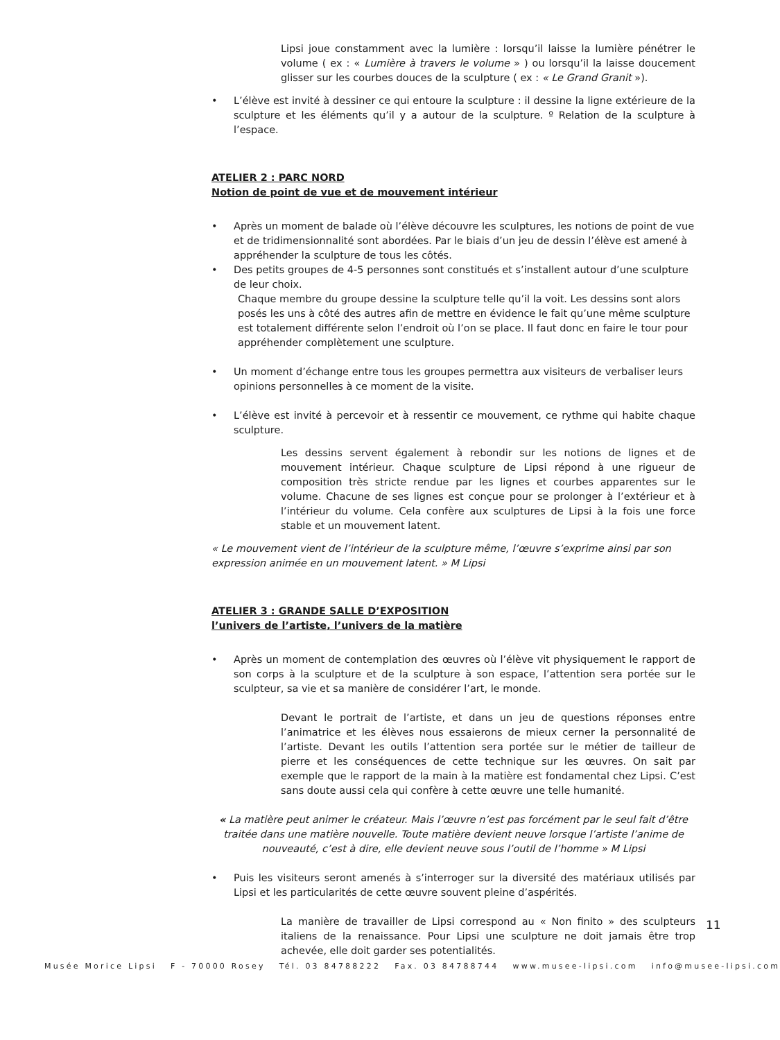Lipsi joue constamment avec la lumière : lorsqu’il laisse la lumière pénétrer le volume ( ex : « Lumière à travers le volume » ) ou lorsqu’il la laisse doucement glisser sur les courbes douces de la sculpture ( ex : « Le Grand Granit »).
• L’élève est invité à dessiner ce qui entoure la sculpture : il dessine la ligne extérieure de la sculpture et les éléments qu’il y a autour de la sculpture. º Relation de la sculpture à l’espace.
ATELIER 2 : PARC NORD
Notion de point de vue et de mouvement intérieur
• Après un moment de balade où l’élève découvre les sculptures, les notions de point de vue et de tridimensionnalité sont abordées. Par le biais d’un jeu de dessin l’élève est amené à appréhender la sculpture de tous les côtés.
• Des petits groupes de 4-5 personnes sont constitués et s’installent autour d’une sculpture de leur choix.
Chaque membre du groupe dessine la sculpture telle qu’il la voit. Les dessins sont alors posés les uns à côté des autres afin de mettre en évidence le fait qu’une même sculpture est totalement différente selon l’endroit où l’on se place. Il faut donc en faire le tour pour appréhender complètement une sculpture.
• Un moment d’échange entre tous les groupes permettra aux visiteurs de verbaliser leurs opinions personnelles à ce moment de la visite.
• L’élève est invité à percevoir et à ressentir ce mouvement, ce rythme qui habite chaque sculpture.
Les dessins servent également à rebondir sur les notions de lignes et de mouvement intérieur. Chaque sculpture de Lipsi répond à une rigueur de composition très stricte rendue par les lignes et courbes apparentes sur le volume. Chacune de ses lignes est conçue pour se prolonger à l’extérieur et à l’intérieur du volume. Cela confère aux sculptures de Lipsi à la fois une force stable et un mouvement latent.
« Le mouvement vient de l’intérieur de la sculpture même, l’œuvre s’exprime ainsi par son expression animée en un mouvement latent. » M Lipsi
ATELIER 3 : GRANDE SALLE D’EXPOSITION
l’univers de l’artiste, l’univers de la matière
• Après un moment de contemplation des œuvres où l’élève vit physiquement le rapport de son corps à la sculpture et de la sculpture à son espace, l’attention sera portée sur le sculpteur, sa vie et sa manière de considérer l’art, le monde.
Devant le portrait de l’artiste, et dans un jeu de questions réponses entre l’animatrice et les élèves nous essaierons de mieux cerner la personnalité de l’artiste. Devant les outils l’attention sera portée sur le métier de tailleur de pierre et les conséquences de cette technique sur les œuvres. On sait par exemple que le rapport de la main à la matière est fondamental chez Lipsi. C’est sans doute aussi cela qui confère à cette œuvre une telle humanité.
« La matière peut animer le créateur. Mais l’œuvre n’est pas forcément par le seul fait d’être traitée dans une matière nouvelle. Toute matière devient neuve lorsque l’artiste l’anime de nouveauté, c’est à dire, elle devient neuve sous l’outil de l’homme » M Lipsi
• Puis les visiteurs seront amenés à s’interroger sur la diversité des matériaux utilisés par Lipsi et les particularités de cette œuvre souvent pleine d’aspérités.
La manière de travailler de Lipsi correspond au « Non finito » des sculpteurs italiens de la renaissance. Pour Lipsi une sculpture ne doit jamais être trop achevée, elle doit garder ses potentialités.
11
Musée Morice Lipsi F - 70000 Rosey Tél. 03 84788222 Fax. 03 84788744 www.musee-lipsi.com info@musee-lipsi.com